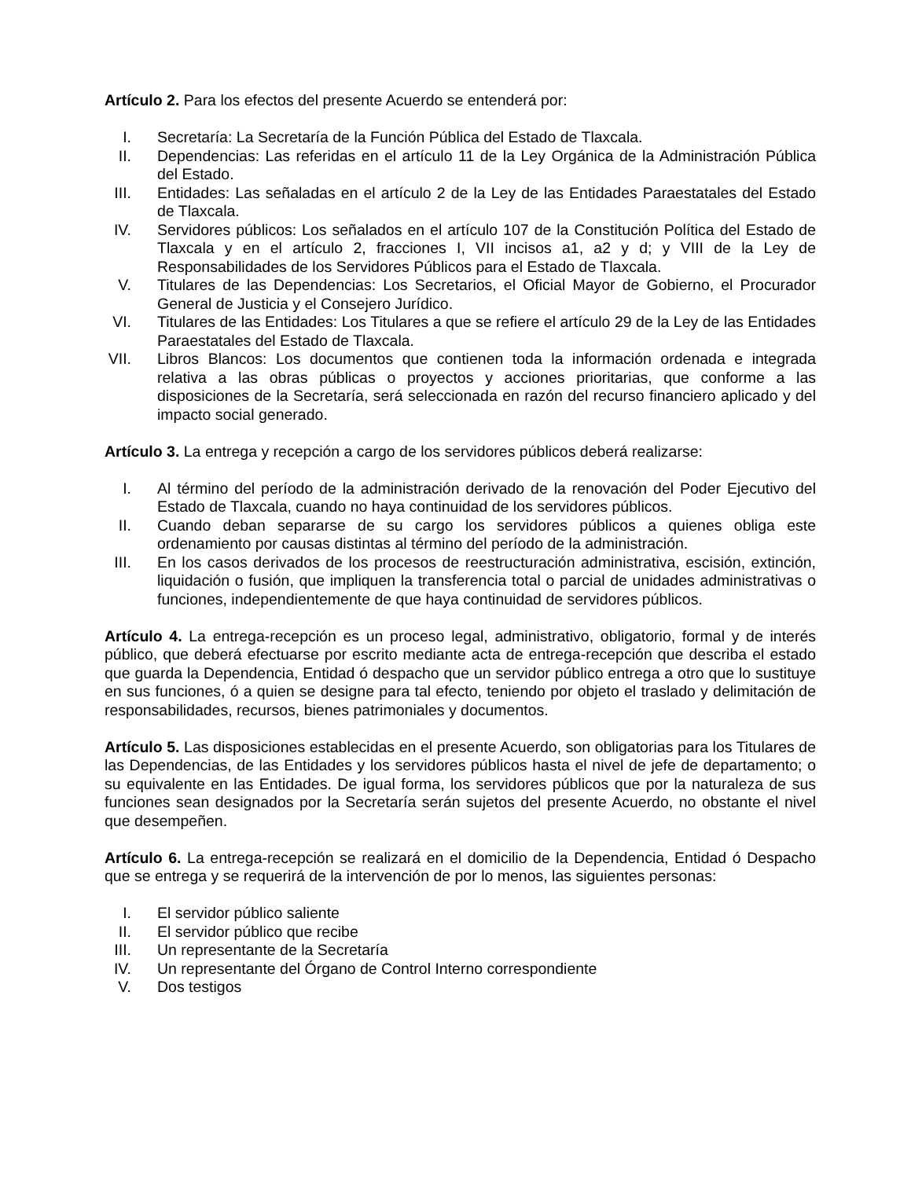Artículo 2. Para los efectos del presente Acuerdo se entenderá por:
I. Secretaría: La Secretaría de la Función Pública del Estado de Tlaxcala.
II. Dependencias: Las referidas en el artículo 11 de la Ley Orgánica de la Administración Pública del Estado.
III. Entidades: Las señaladas en el artículo 2 de la Ley de las Entidades Paraestatales del Estado de Tlaxcala.
IV. Servidores públicos: Los señalados en el artículo 107 de la Constitución Política del Estado de Tlaxcala y en el artículo 2, fracciones I, VII incisos a1, a2 y d; y VIII de la Ley de Responsabilidades de los Servidores Públicos para el Estado de Tlaxcala.
V. Titulares de las Dependencias: Los Secretarios, el Oficial Mayor de Gobierno, el Procurador General de Justicia y el Consejero Jurídico.
VI. Titulares de las Entidades: Los Titulares a que se refiere el artículo 29 de la Ley de las Entidades Paraestatales del Estado de Tlaxcala.
VII. Libros Blancos: Los documentos que contienen toda la información ordenada e integrada relativa a las obras públicas o proyectos y acciones prioritarias, que conforme a las disposiciones de la Secretaría, será seleccionada en razón del recurso financiero aplicado y del impacto social generado.
Artículo 3. La entrega y recepción a cargo de los servidores públicos deberá realizarse:
I. Al término del período de la administración derivado de la renovación del Poder Ejecutivo del Estado de Tlaxcala, cuando no haya continuidad de los servidores públicos.
II. Cuando deban separarse de su cargo los servidores públicos a quienes obliga este ordenamiento por causas distintas al término del período de la administración.
III. En los casos derivados de los procesos de reestructuración administrativa, escisión, extinción, liquidación o fusión, que impliquen la transferencia total o parcial de unidades administrativas o funciones, independientemente de que haya continuidad de servidores públicos.
Artículo 4. La entrega-recepción es un proceso legal, administrativo, obligatorio, formal y de interés público, que deberá efectuarse por escrito mediante acta de entrega-recepción que describa el estado que guarda la Dependencia, Entidad ó despacho que un servidor público entrega a otro que lo sustituye en sus funciones, ó a quien se designe para tal efecto, teniendo por objeto el traslado y delimitación de responsabilidades, recursos, bienes patrimoniales y documentos.
Artículo 5. Las disposiciones establecidas en el presente Acuerdo, son obligatorias para los Titulares de las Dependencias, de las Entidades y los servidores públicos hasta el nivel de jefe de departamento; o su equivalente en las Entidades. De igual forma, los servidores públicos que por la naturaleza de sus funciones sean designados por la Secretaría serán sujetos del presente Acuerdo, no obstante el nivel que desempeñen.
Artículo 6. La entrega-recepción se realizará en el domicilio de la Dependencia, Entidad ó Despacho que se entrega y se requerirá de la intervención de por lo menos, las siguientes personas:
I. El servidor público saliente
II. El servidor público que recibe
III. Un representante de la Secretaría
IV. Un representante del Órgano de Control Interno correspondiente
V. Dos testigos